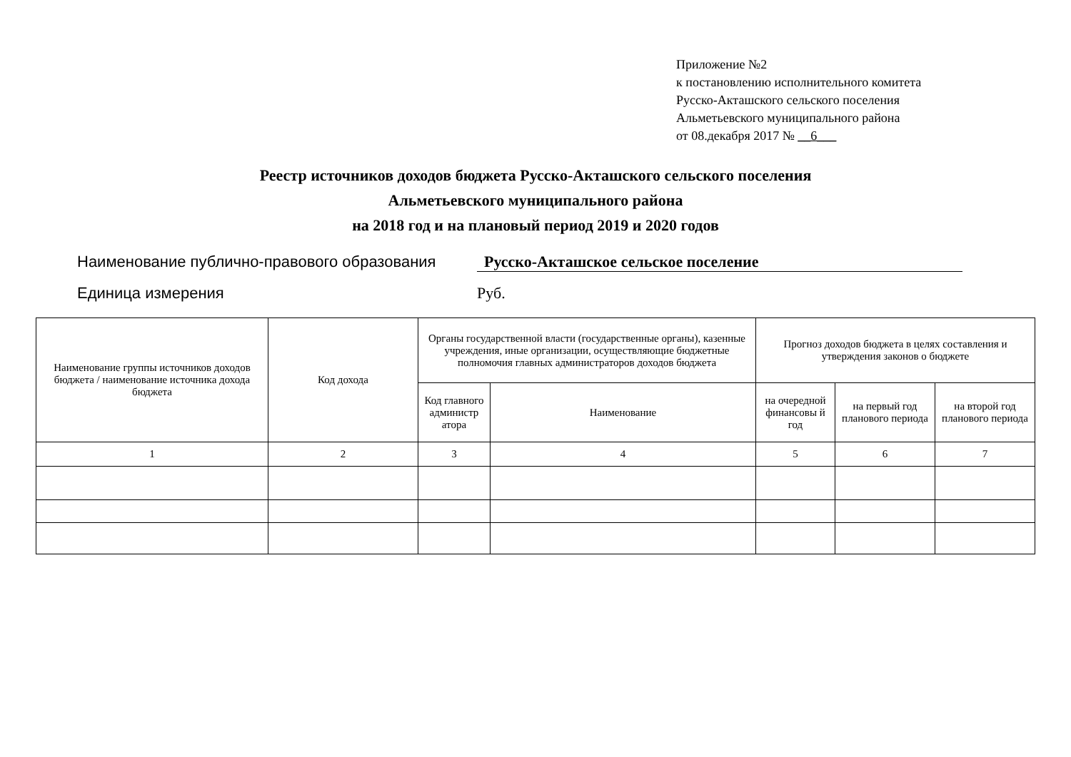Приложение №2
к постановлению исполнительного комитета
Русско-Акташского сельского поселения
Альметьевского муниципального района
от 08.декабря 2017 № __6___
Реестр источников доходов бюджета Русско-Акташского сельского поселения
Альметьевского муниципального района
на 2018 год и на плановый период 2019 и 2020 годов
Наименование публично-правового образования Русско-Акташское сельское поселение
Единица измерения Руб.
| Наименование группы источников доходов бюджета / наименование источника дохода бюджета | Код дохода | Органы государственной власти (государственные органы), казенные учреждения, иные организации, осуществляющие бюджетные полномочия главных администраторов доходов бюджета | | Прогноз доходов бюджета в целях составления и утверждения законов о бюджете | | |
| --- | --- | --- | --- | --- | --- | --- |
| | | Код главного администр атора | Наименование | на очередной финансовы й год | на первый год планового периода | на второй год планового периода |
| 1 | 2 | 3 | 4 | 5 | 6 | 7 |